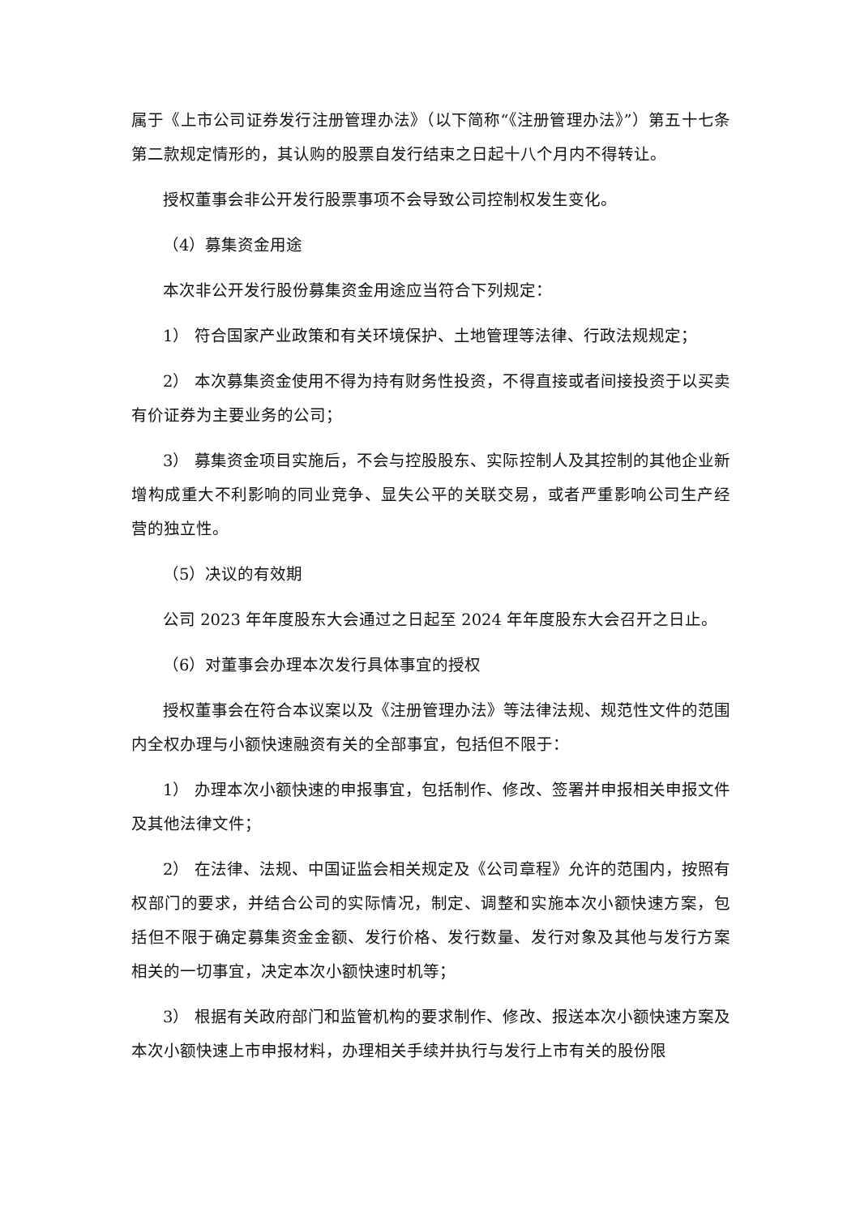属于《上市公司证券发行注册管理办法》（以下简称“《注册管理办法》”）第五十七条第二款规定情形的，其认购的股票自发行结束之日起十八个月内不得转让。
授权董事会非公开发行股票事项不会导致公司控制权发生变化。
（4）募集资金用途
本次非公开发行股份募集资金用途应当符合下列规定：
1） 符合国家产业政策和有关环境保护、土地管理等法律、行政法规规定；
2） 本次募集资金使用不得为持有财务性投资，不得直接或者间接投资于以买卖有价证券为主要业务的公司；
3） 募集资金项目实施后，不会与控股股东、实际控制人及其控制的其他企业新增构成重大不利影响的同业竞争、显失公平的关联交易，或者严重影响公司生产经营的独立性。
（5）决议的有效期
公司 2023 年年度股东大会通过之日起至 2024 年年度股东大会召开之日止。
（6）对董事会办理本次发行具体事宜的授权
授权董事会在符合本议案以及《注册管理办法》等法律法规、规范性文件的范围内全权办理与小额快速融资有关的全部事宜，包括但不限于：
1） 办理本次小额快速的申报事宜，包括制作、修改、签署并申报相关申报文件及其他法律文件；
2） 在法律、法规、中国证监会相关规定及《公司章程》允许的范围内，按照有权部门的要求，并结合公司的实际情况，制定、调整和实施本次小额快速方案，包括但不限于确定募集资金金额、发行价格、发行数量、发行对象及其他与发行方案相关的一切事宜，决定本次小额快速时机等；
3） 根据有关政府部门和监管机构的要求制作、修改、报送本次小额快速方案及本次小额快速上市申报材料，办理相关手续并执行与发行上市有关的股份限